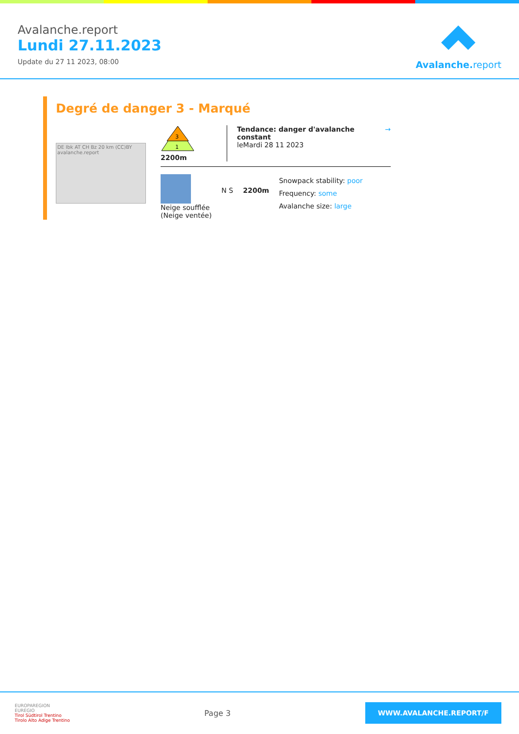Avalanche.report
Lundi 27.11.2023
Update du 27 11 2023, 08:00
Avalanche. report
Degré de danger 3 - Marqué
DE Ibk AT CH Bz 20 km (CC)BY avalanche.report
3
1
2200m
Tendance: danger d'avalanche constant
leMardi 28 11 2023
→
Neige soufflée
(Neige ventée)
N S 2200m
Snowpack stability: poor
Frequency: some
Avalanche size: large
EUROPAREGION
EUREGIO
Tirol Südtirol Trentino
Tirolo Alto Adige Trentino
Page 3
WWW.AVALANCHE.REPORT/F